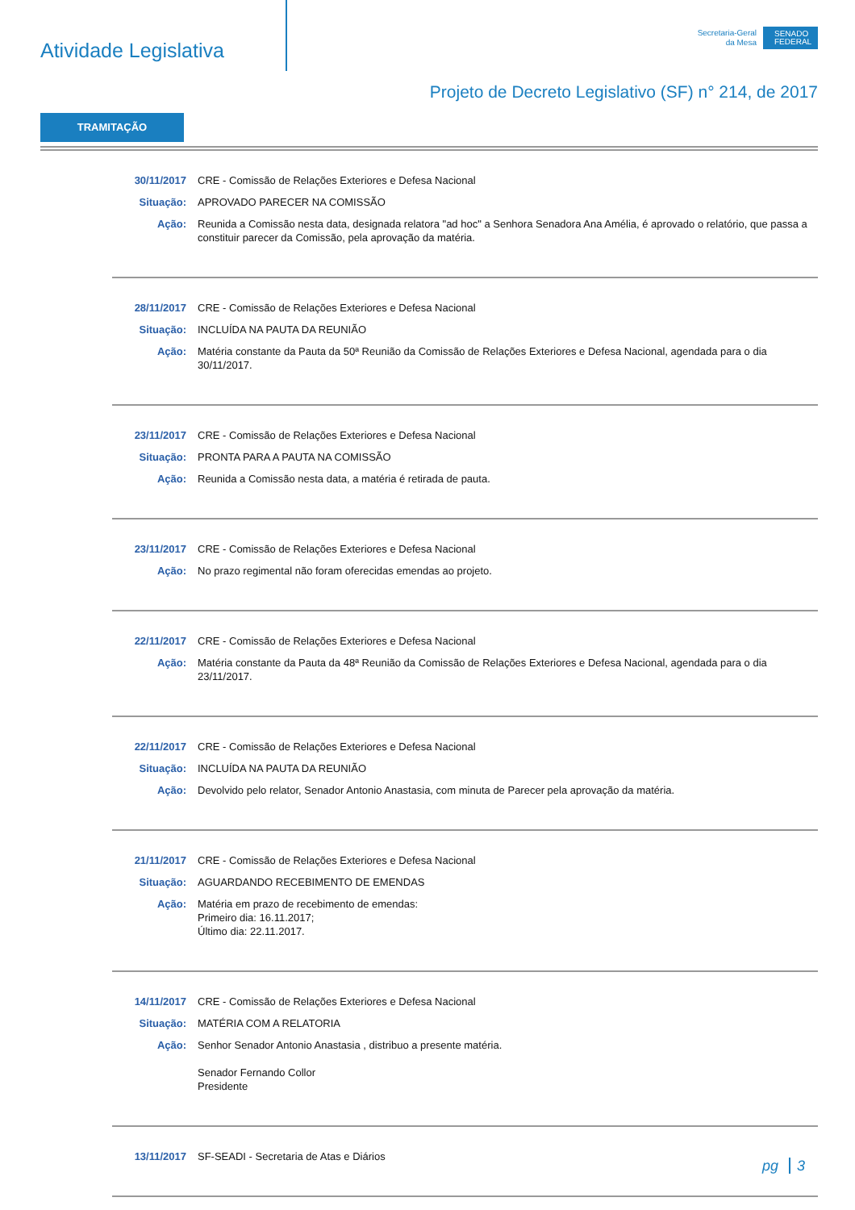Atividade Legislativa
Secretaria-Geral
da Mesa
SENADO
FEDERAL
Projeto de Decreto Legislativo (SF) n° 214, de 2017
TRAMITAÇÃO
30/11/2017 CRE - Comissão de Relações Exteriores e Defesa Nacional
Situação: APROVADO PARECER NA COMISSÃO
Ação: Reunida a Comissão nesta data, designada relatora "ad hoc" a Senhora Senadora Ana Amélia, é aprovado o relatório, que passa a constituir parecer da Comissão, pela aprovação da matéria.
28/11/2017 CRE - Comissão de Relações Exteriores e Defesa Nacional
Situação: INCLUÍDA NA PAUTA DA REUNIÃO
Ação: Matéria constante da Pauta da 50ª Reunião da Comissão de Relações Exteriores e Defesa Nacional, agendada para o dia 30/11/2017.
23/11/2017 CRE - Comissão de Relações Exteriores e Defesa Nacional
Situação: PRONTA PARA A PAUTA NA COMISSÃO
Ação: Reunida a Comissão nesta data, a matéria é retirada de pauta.
23/11/2017 CRE - Comissão de Relações Exteriores e Defesa Nacional
Ação: No prazo regimental não foram oferecidas emendas ao projeto.
22/11/2017 CRE - Comissão de Relações Exteriores e Defesa Nacional
Ação: Matéria constante da Pauta da 48ª Reunião da Comissão de Relações Exteriores e Defesa Nacional, agendada para o dia 23/11/2017.
22/11/2017 CRE - Comissão de Relações Exteriores e Defesa Nacional
Situação: INCLUÍDA NA PAUTA DA REUNIÃO
Ação: Devolvido pelo relator, Senador Antonio Anastasia, com minuta de Parecer pela aprovação da matéria.
21/11/2017 CRE - Comissão de Relações Exteriores e Defesa Nacional
Situação: AGUARDANDO RECEBIMENTO DE EMENDAS
Ação: Matéria em prazo de recebimento de emendas:
Primeiro dia: 16.11.2017;
Último dia: 22.11.2017.
14/11/2017 CRE - Comissão de Relações Exteriores e Defesa Nacional
Situação: MATÉRIA COM A RELATORIA
Ação: Senhor Senador Antonio Anastasia , distribuo a presente matéria.
Senador Fernando Collor
Presidente
13/11/2017 SF-SEADI - Secretaria de Atas e Diários
pg 3